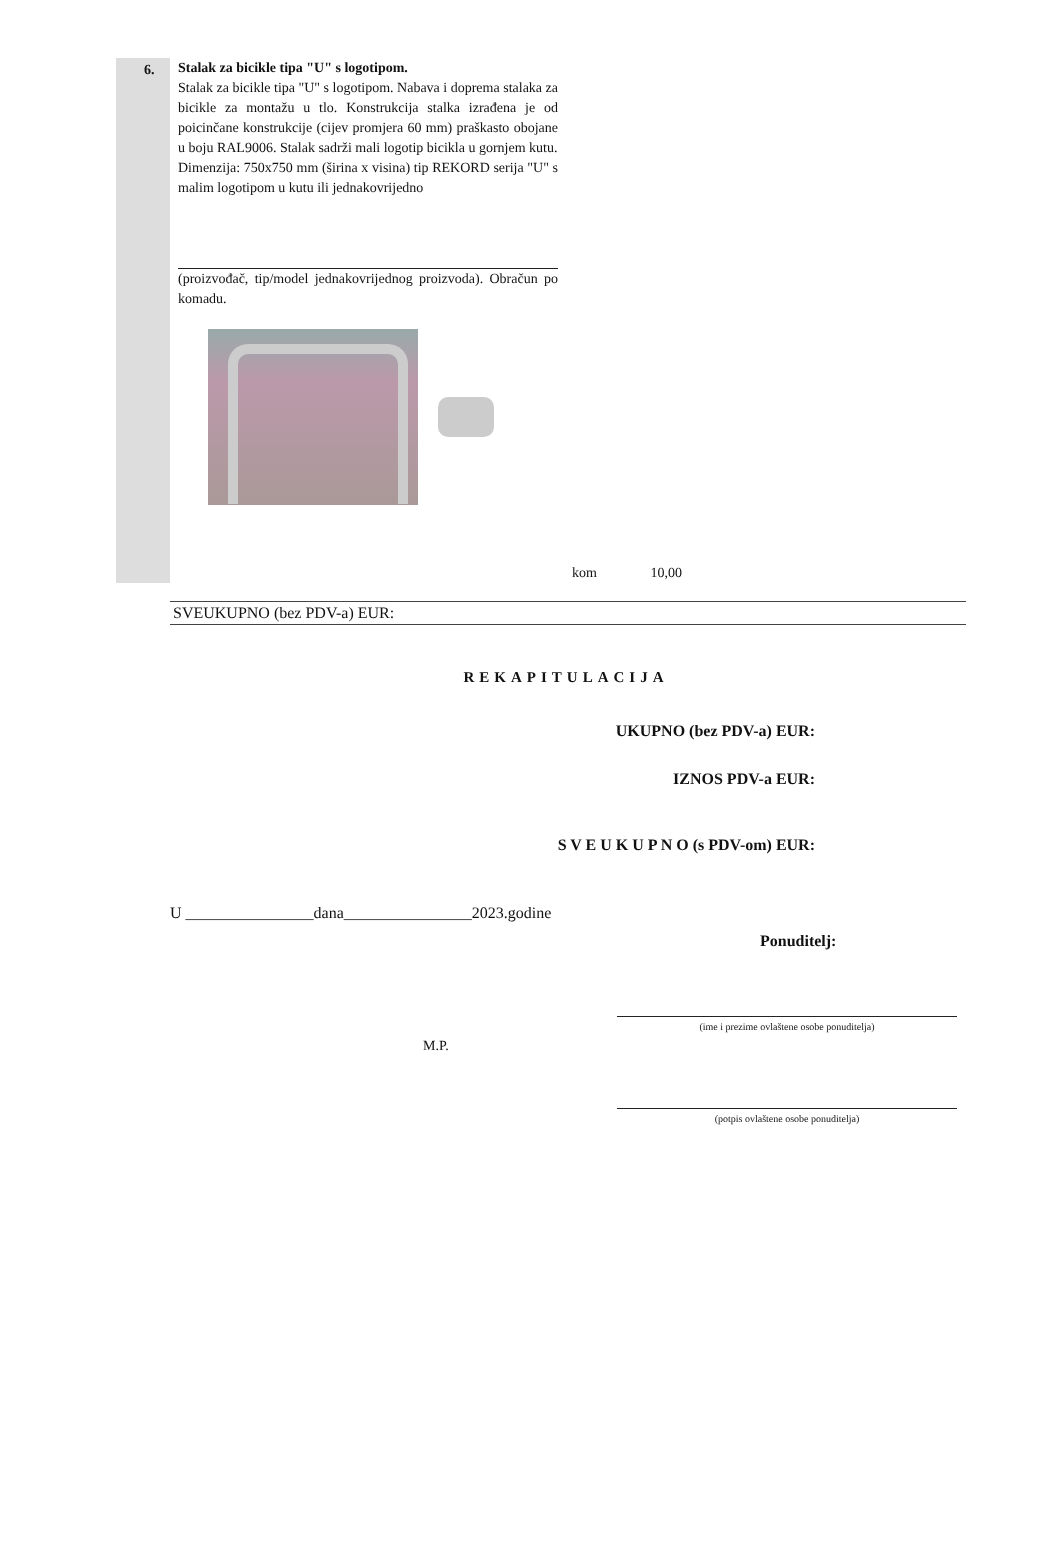6.
Stalak za bicikle tipa "U" s logotipom.
Stalak za bicikle tipa "U" s logotipom. Nabava i doprema stalaka za bicikle za montažu u tlo. Konstrukcija stalka izrađena je od poicinčane konstrukcije (cijev promjera 60 mm) praškasto obojane u boju RAL9006. Stalak sadrži mali logotip bicikla u gornjem kutu.
Dimenzija: 750x750 mm (širina x visina) tip REKORD serija "U" s malim logotipom u kutu ili jednakovrijedno
(proizvođač, tip/model jednakovrijednog proizvoda). Obračun po komadu.
kom 10,00
SVEUKUPNO (bez PDV-a) EUR:
REKAPITULACIJA
UKUPNO (bez PDV-a) EUR:
IZNOS PDV-a EUR:
S V E U K U P N O (s PDV-om) EUR:
U ________________dana________________2023.godine
Ponuditelj:
(ime i prezime ovlaštene osobe ponuditelja)
M.P.
(potpis ovlaštene osobe ponuditelja)